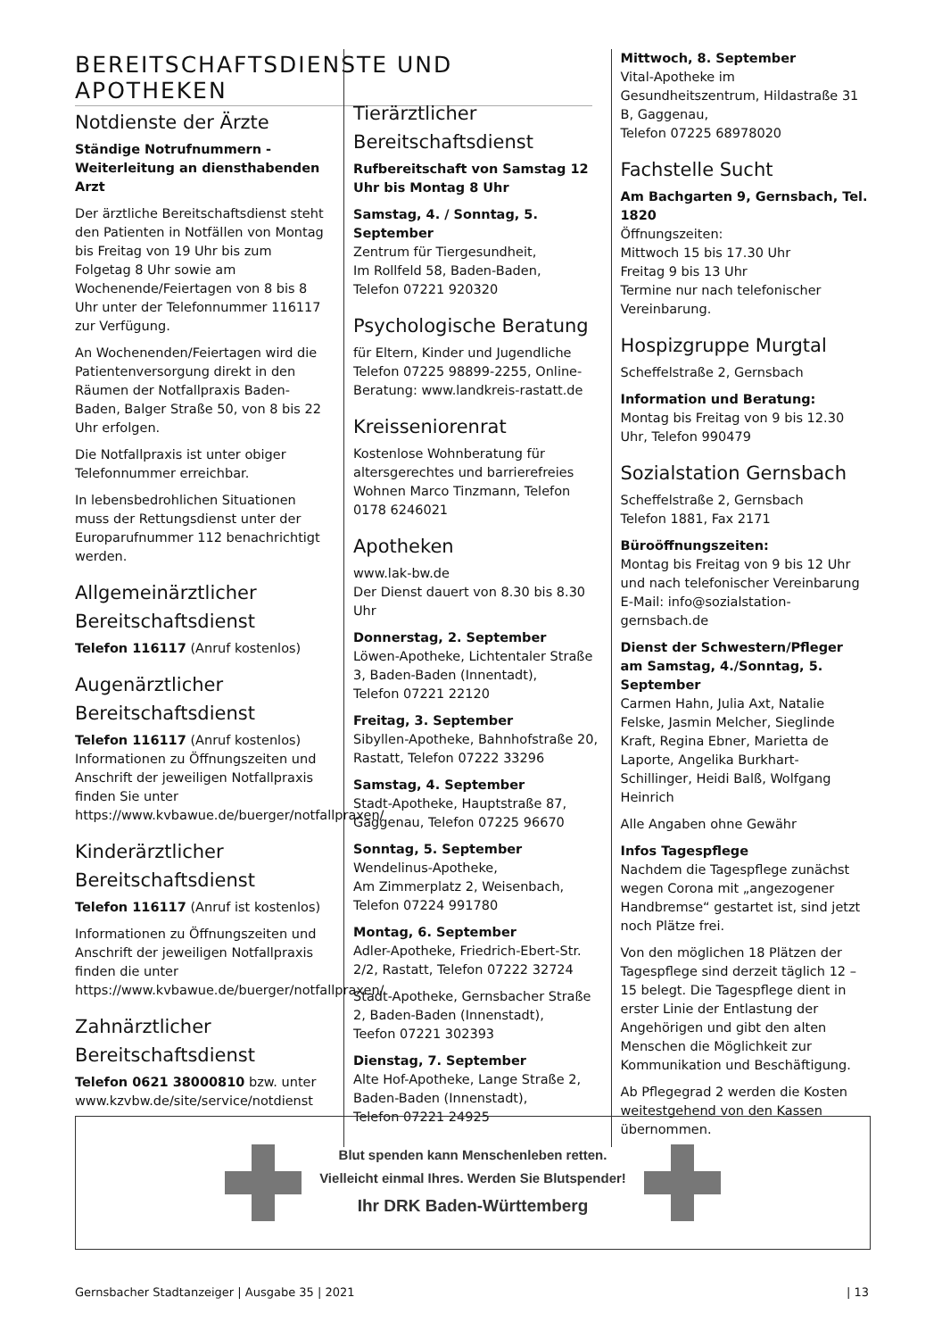BEREITSCHAFTSDIENSTE UND APOTHEKEN
Notdienste der Ärzte
Ständige Notrufnummern -
Weiterleitung an diensthabenden Arzt
Der ärztliche Bereitschaftsdienst steht den Patienten in Notfällen von Montag bis Freitag von 19 Uhr bis zum Folgetag 8 Uhr sowie am Wochenende/Feiertagen von 8 bis 8 Uhr unter der Telefonnummer 116117 zur Verfügung.
An Wochenenden/Feiertagen wird die Patientenversorgung direkt in den Räumen der Notfallpraxis Baden-Baden, Balger Straße 50, von 8 bis 22 Uhr erfolgen.
Die Notfallpraxis ist unter obiger Telefonnummer erreichbar.
In lebensbedrohlichen Situationen muss der Rettungsdienst unter der Europarufnummer 112 benachrichtigt werden.
Allgemeinärztlicher Bereitschaftsdienst
Telefon 116117 (Anruf kostenlos)
Augenärztlicher Bereitschaftsdienst
Telefon 116117 (Anruf kostenlos) Informationen zu Öffnungszeiten und Anschrift der jeweiligen Notfallpraxis finden Sie unter https://www.kvbawue.de/buerger/notfallpraxen/
Kinderärztlicher Bereitschaftsdienst
Telefon 116117 (Anruf ist kostenlos)
Informationen zu Öffnungszeiten und Anschrift der jeweiligen Notfallpraxis finden die unter https://www.kvbawue.de/buerger/notfallpraxen/
Zahnärztlicher Bereitschaftsdienst
Telefon 0621 38000810 bzw. unter www.kzvbw.de/site/service/notdienst
Tierärztlicher Bereitschaftsdienst
Rufbereitschaft von Samstag 12 Uhr bis Montag 8 Uhr
Samstag, 4. / Sonntag, 5. September
Zentrum für Tiergesundheit,
Im Rollfeld 58, Baden-Baden,
Telefon 07221 920320
Psychologische Beratung
für Eltern, Kinder und Jugendliche
Telefon 07225 98899-2255, Online-Beratung: www.landkreis-rastatt.de
Kreisseniorenrat
Kostenlose Wohnberatung für altersgerechtes und barrierefreies Wohnen Marco Tinzmann, Telefon 0178 6246021
Apotheken
www.lak-bw.de
Der Dienst dauert von 8.30 bis 8.30 Uhr
Donnerstag, 2. September
Löwen-Apotheke, Lichtentaler Straße 3, Baden-Baden (Innentadt),
Telefon 07221 22120
Freitag, 3. September
Sibyllen-Apotheke, Bahnhofstraße 20, Rastatt, Telefon 07222 33296
Samstag, 4. September
Stadt-Apotheke, Hauptstraße 87, Gaggenau, Telefon 07225 96670
Sonntag, 5. September
Wendelinus-Apotheke,
Am Zimmerplatz 2, Weisenbach,
Telefon 07224 991780
Montag, 6. September
Adler-Apotheke, Friedrich-Ebert-Str. 2/2, Rastatt, Telefon 07222 32724
Stadt-Apotheke, Gernsbacher Straße 2, Baden-Baden (Innenstadt),
Teefon 07221 302393
Dienstag, 7. September
Alte Hof-Apotheke, Lange Straße 2, Baden-Baden (Innenstadt),
Telefon 07221 24925
Mittwoch, 8. September
Vital-Apotheke im Gesundheitszentrum, Hildastraße 31 B, Gaggenau,
Telefon 07225 68978020
Fachstelle Sucht
Am Bachgarten 9, Gernsbach, Tel. 1820
Öffnungszeiten:
Mittwoch 15 bis 17.30 Uhr
Freitag 9 bis 13 Uhr
Termine nur nach telefonischer Vereinbarung.
Hospizgruppe Murgtal
Scheffelstraße 2, Gernsbach
Information und Beratung:
Montag bis Freitag von 9 bis 12.30 Uhr, Telefon 990479
Sozialstation Gernsbach
Scheffelstraße 2, Gernsbach
Telefon 1881, Fax 2171
Büroöffnungszeiten:
Montag bis Freitag von 9 bis 12 Uhr
und nach telefonischer Vereinbarung
E-Mail: info@sozialstation-gernsbach.de
Dienst der Schwestern/Pfleger am Samstag, 4./Sonntag, 5. September
Carmen Hahn, Julia Axt, Natalie Felske, Jasmin Melcher, Sieglinde Kraft, Regina Ebner, Marietta de Laporte, Angelika Burkhart-Schillinger, Heidi Balß, Wolfgang Heinrich
Alle Angaben ohne Gewähr
Infos Tagespflege
Nachdem die Tagespflege zunächst wegen Corona mit „angezogener Handbremse“ gestartet ist, sind jetzt noch Plätze frei.
Von den möglichen 18 Plätzen der Tagespflege sind derzeit täglich 12 – 15 belegt. Die Tagespflege dient in erster Linie der Entlastung der Angehörigen und gibt den alten Menschen die Möglichkeit zur Kommunikation und Beschäftigung.
Ab Pflegegrad 2 werden die Kosten weitestgehend von den Kassen übernommen.
Blut spenden kann Menschenleben retten.
Vielleicht einmal Ihres. Werden Sie Blutspender!
Ihr DRK Baden-Württemberg
Gernsbacher Stadtanzeiger | Ausgabe 35 | 2021 | 13